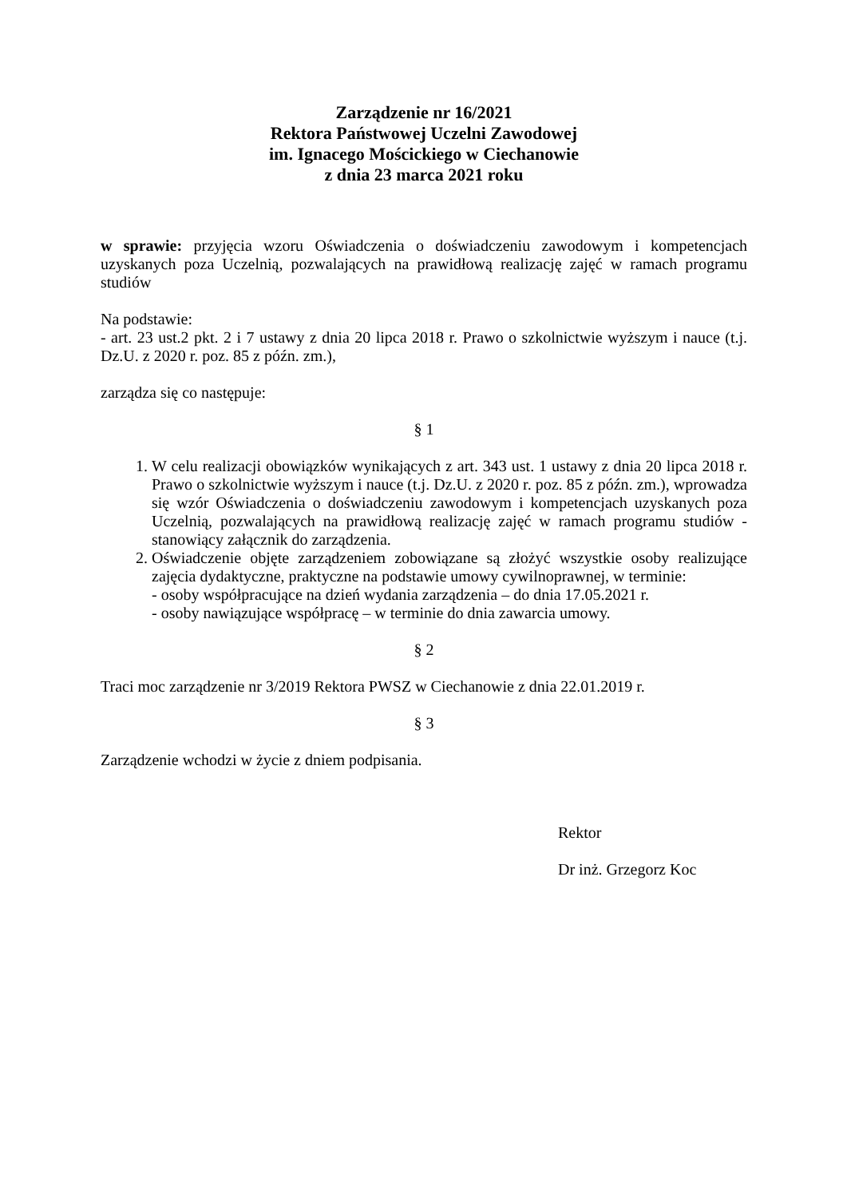Zarządzenie nr 16/2021
Rektora Państwowej Uczelni Zawodowej
im. Ignacego Mościckiego w Ciechanowie
z dnia 23 marca 2021 roku
w sprawie: przyjęcia wzoru Oświadczenia o doświadczeniu zawodowym i kompetencjach uzyskanych poza Uczelnią, pozwalających na prawidłową realizację zajęć w ramach programu studiów
Na podstawie:
- art. 23 ust.2 pkt. 2 i 7 ustawy z dnia 20 lipca 2018 r. Prawo o szkolnictwie wyższym i nauce (t.j. Dz.U. z 2020 r. poz. 85 z późn. zm.),
zarządza się co następuje:
§ 1
1. W celu realizacji obowiązków wynikających z art. 343 ust. 1 ustawy z dnia 20 lipca 2018 r. Prawo o szkolnictwie wyższym i nauce (t.j. Dz.U. z 2020 r. poz. 85 z późn. zm.), wprowadza się wzór Oświadczenia o doświadczeniu zawodowym i kompetencjach uzyskanych poza Uczelnią, pozwalających na prawidłową realizację zajęć w ramach programu studiów - stanowiący załącznik do zarządzenia.
2. Oświadczenie objęte zarządzeniem zobowiązane są złożyć wszystkie osoby realizujące zajęcia dydaktyczne, praktyczne na podstawie umowy cywilnoprawnej, w terminie:
- osoby współpracujące na dzień wydania zarządzenia – do dnia 17.05.2021 r.
- osoby nawiązujące współpracę – w terminie do dnia zawarcia umowy.
§ 2
Traci moc zarządzenie nr 3/2019 Rektora PWSZ w Ciechanowie z dnia 22.01.2019 r.
§ 3
Zarządzenie wchodzi w życie z dniem podpisania.
Rektor
Dr inż. Grzegorz Koc